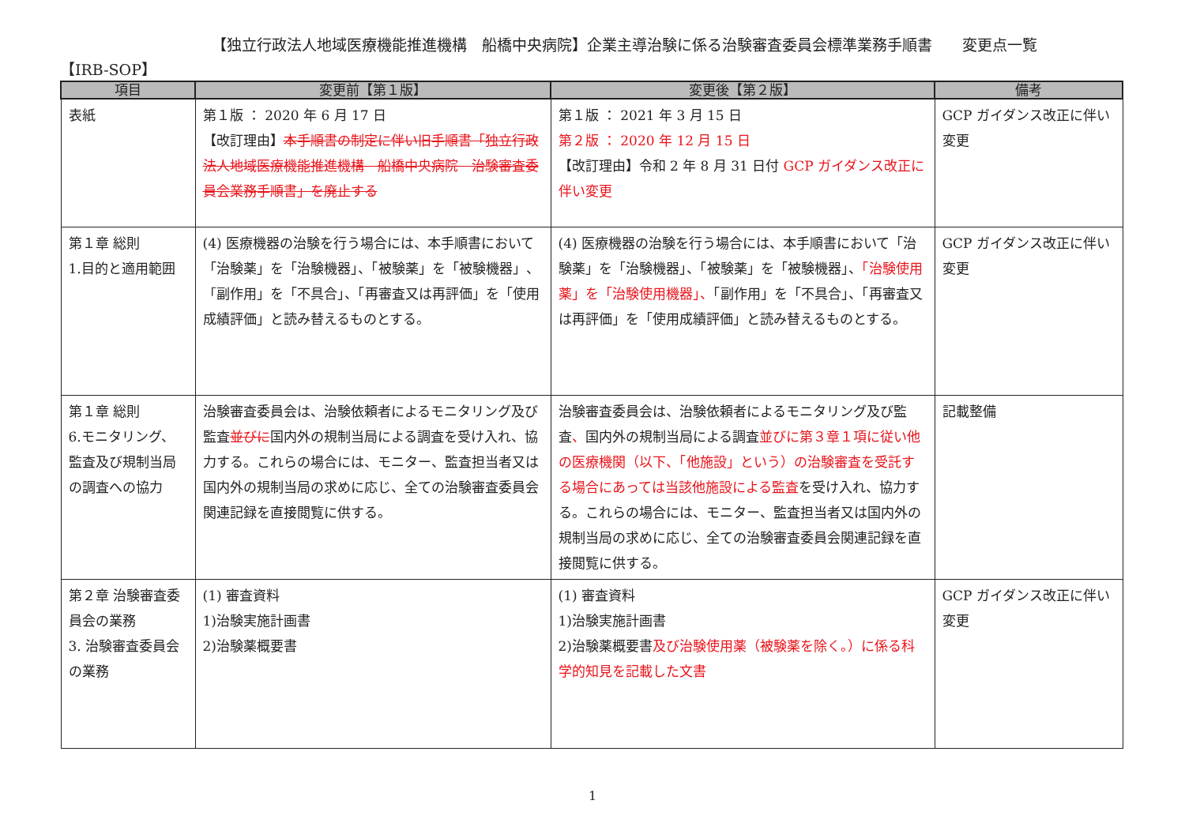【独立行政法人地域医療機能推進機構　船橋中央病院】企業主導治験に係る治験審査委員会標準業務手順書　　変更点一覧
【IRB-SOP】
| 項目 | 変更前【第１版】 | 変更後【第２版】 | 備考 |
| --- | --- | --- | --- |
| 表紙 | 第１版 ： 2020 年 6 月 17 日 【改訂理由】 本手順書の制定に伴い旧手順書「独立行政法人地域医療機能推進機構 船橋中央病院 治験審査委員会業務手順書」を廃止する | 第１版 ： 2021 年 3 月 15 日 第２版 ： 2020 年 12 月 15 日 【改訂理由】令和 2 年 8 月 31 日付 GCP ガイダンス改正に伴い変更 | GCP ガイダンス改正に伴い変更 |
| 第１章 総則 1.目的と適用範囲 | (4) 医療機器の治験を行う場合には、本手順書において「治験薬」を「治験機器」、「被験薬」を「被験機器」、「副作用」を「不具合」、「再審査又は再評価」を「使用成績評価」と読み替えるものとする。 | (4) 医療機器の治験を行う場合には、本手順書において「治験薬」を「治験機器」、「被験薬」を「被験機器」、 「治験使用薬」を「治験使用機器」、 「副作用」を「不具合」、「再審査又は再評価」を「使用成績評価」と読み替えるものとする。 | GCP ガイダンス改正に伴い変更 |
| 第１章 総則 6.モニタリング、監査及び規制当局の調査への協力 | 治験審査委員会は、治験依頼者によるモニタリング及び監査 並びに 国内外の規制当局による調査を受け入れ、協力する。これらの場合には、モニター、監査担当者又は国内外の規制当局の求めに応じ、全ての治験審査委員会関連記録を直接閲覧に供する。 | 治験審査委員会は、治験依頼者によるモニタリング及び監査 、 国内外の規制当局による調査 並びに第３章１項に従い他の医療機関（以下、「他施設」という）の治験審査を受託する場合にあっては当該他施設による監査 を受け入れ、協力する。これらの場合には、モニター、監査担当者又は国内外の規制当局の求めに応じ、全ての治験審査委員会関連記録を直接閲覧に供する。 | 記載整備 |
| 第２章 治験審査委員会の業務 3. 治験審査委員会の業務 | (1) 審査資料 1)治験実施計画書 2)治験薬概要書 | (1) 審査資料 1)治験実施計画書 2)治験薬概要書 及び治験使用薬（被験薬を除く。）に係る科学的知見を記載した文書 | GCP ガイダンス改正に伴い変更 |
1